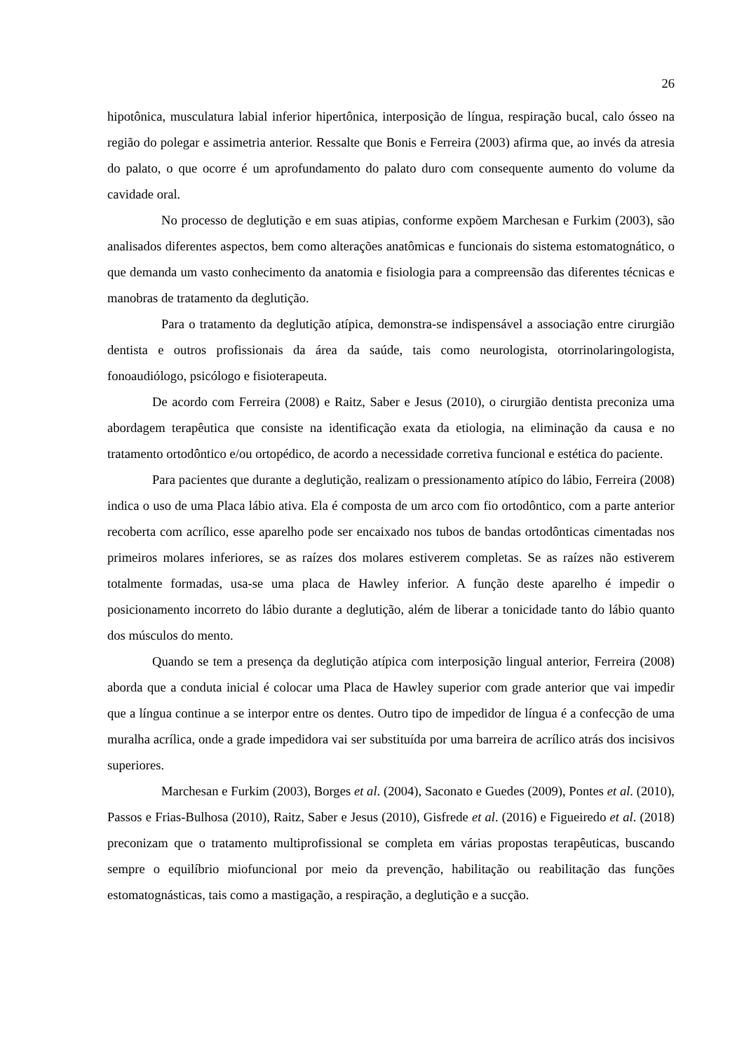26
hipotônica, musculatura labial inferior hipertônica, interposição de língua, respiração bucal, calo ósseo na região do polegar e assimetria anterior. Ressalte que Bonis e Ferreira (2003) afirma que, ao invés da atresia do palato, o que ocorre é um aprofundamento do palato duro com consequente aumento do volume da cavidade oral.
No processo de deglutição e em suas atipias, conforme expõem Marchesan e Furkim (2003), são analisados diferentes aspectos, bem como alterações anatômicas e funcionais do sistema estomatognático, o que demanda um vasto conhecimento da anatomia e fisiologia para a compreensão das diferentes técnicas e manobras de tratamento da deglutição.
Para o tratamento da deglutição atípica, demonstra-se indispensável a associação entre cirurgião dentista e outros profissionais da área da saúde, tais como neurologista, otorrinolaringologista, fonoaudiólogo, psicólogo e fisioterapeuta.
De acordo com Ferreira (2008) e Raitz, Saber e Jesus (2010), o cirurgião dentista preconiza uma abordagem terapêutica que consiste na identificação exata da etiologia, na eliminação da causa e no tratamento ortodôntico e/ou ortopédico, de acordo a necessidade corretiva funcional e estética do paciente.
Para pacientes que durante a deglutição, realizam o pressionamento atípico do lábio, Ferreira (2008) indica o uso de uma Placa lábio ativa. Ela é composta de um arco com fio ortodôntico, com a parte anterior recoberta com acrílico, esse aparelho pode ser encaixado nos tubos de bandas ortodônticas cimentadas nos primeiros molares inferiores, se as raízes dos molares estiverem completas. Se as raízes não estiverem totalmente formadas, usa-se uma placa de Hawley inferior. A função deste aparelho é impedir o posicionamento incorreto do lábio durante a deglutição, além de liberar a tonicidade tanto do lábio quanto dos músculos do mento.
Quando se tem a presença da deglutição atípica com interposição lingual anterior, Ferreira (2008) aborda que a conduta inicial é colocar uma Placa de Hawley superior com grade anterior que vai impedir que a língua continue a se interpor entre os dentes. Outro tipo de impedidor de língua é a confecção de uma muralha acrílica, onde a grade impedidora vai ser substituída por uma barreira de acrílico atrás dos incisivos superiores.
Marchesan e Furkim (2003), Borges et al. (2004), Saconato e Guedes (2009), Pontes et al. (2010), Passos e Frias-Bulhosa (2010), Raitz, Saber e Jesus (2010), Gisfrede et al. (2016) e Figueiredo et al. (2018) preconizam que o tratamento multiprofissional se completa em várias propostas terapêuticas, buscando sempre o equilíbrio miofuncional por meio da prevenção, habilitação ou reabilitação das funções estomatognásticas, tais como a mastigação, a respiração, a deglutição e a sucção.